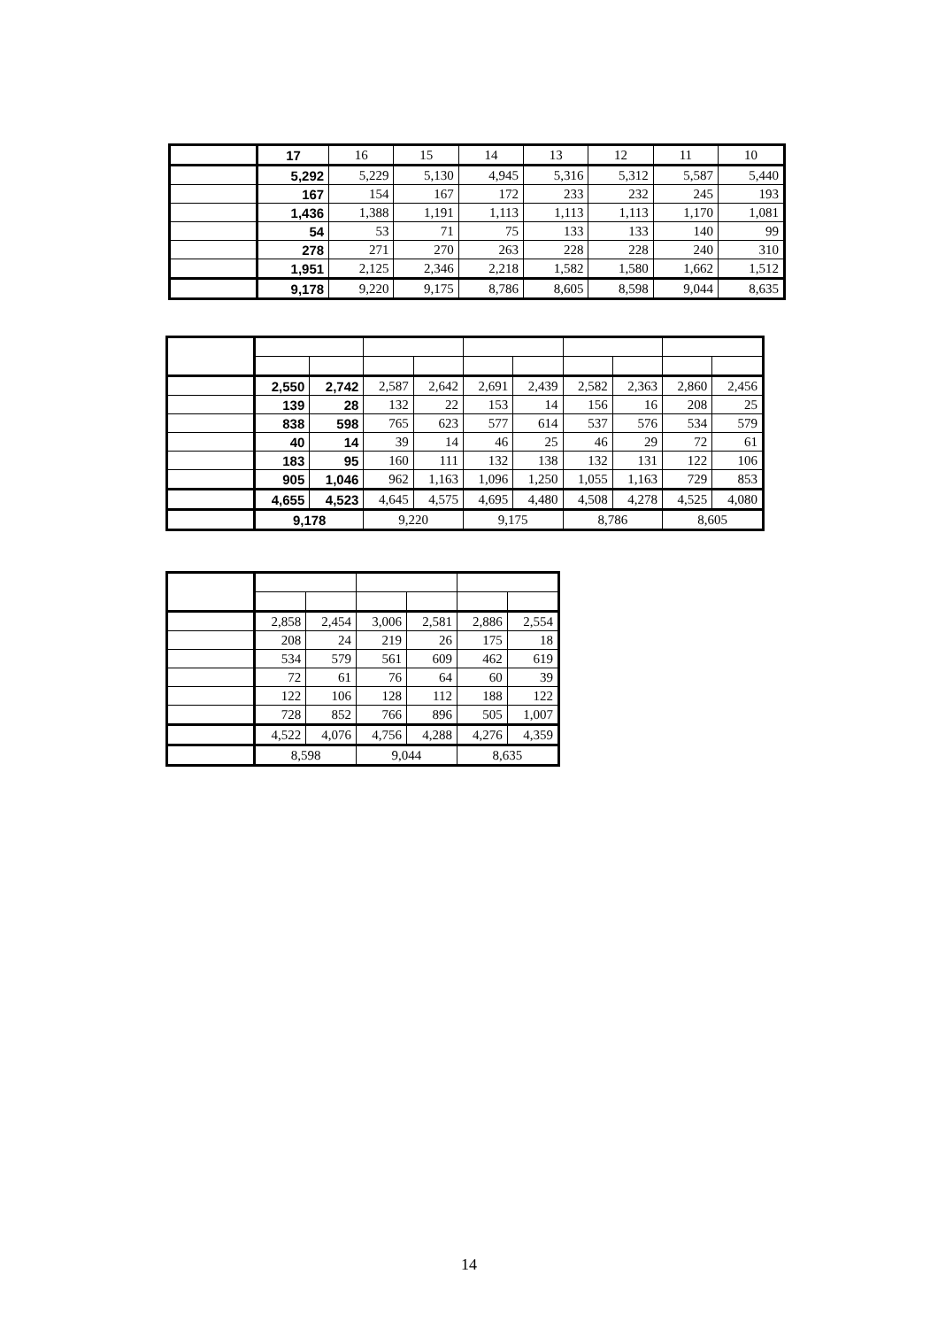| | 17 | 16 | 15 | 14 | 13 | 12 | 11 | 10 |
| --- | --- | --- | --- | --- | --- | --- | --- | --- |
| | 5,292 | 5,229 | 5,130 | 4,945 | 5,316 | 5,312 | 5,587 | 5,440 |
| | 167 | 154 | 167 | 172 | 233 | 232 | 245 | 193 |
| | 1,436 | 1,388 | 1,191 | 1,113 | 1,113 | 1,113 | 1,170 | 1,081 |
| | 54 | 53 | 71 | 75 | 133 | 133 | 140 | 99 |
| | 278 | 271 | 270 | 263 | 228 | 228 | 240 | 310 |
| | 1,951 | 2,125 | 2,346 | 2,218 | 1,582 | 1,580 | 1,662 | 1,512 |
| | 9,178 | 9,220 | 9,175 | 8,786 | 8,605 | 8,598 | 9,044 | 8,635 |
| | 2,550 | 2,742 | 2,587 | 2,642 | 2,691 | 2,439 | 2,582 | 2,363 | 2,860 | 2,456 |
| | 139 | 28 | 132 | 22 | 153 | 14 | 156 | 16 | 208 | 25 |
| | 838 | 598 | 765 | 623 | 577 | 614 | 537 | 576 | 534 | 579 |
| | 40 | 14 | 39 | 14 | 46 | 25 | 46 | 29 | 72 | 61 |
| | 183 | 95 | 160 | 111 | 132 | 138 | 132 | 131 | 122 | 106 |
| | 905 | 1,046 | 962 | 1,163 | 1,096 | 1,250 | 1,055 | 1,163 | 729 | 853 |
| | 4,655 | 4,523 | 4,645 | 4,575 | 4,695 | 4,480 | 4,508 | 4,278 | 4,525 | 4,080 |
| | 9,178 | | 9,220 | | 9,175 | | 8,786 | | 8,605 | |
| | 2,858 | 2,454 | 3,006 | 2,581 | 2,886 | 2,554 |
| | 208 | 24 | 219 | 26 | 175 | 18 |
| | 534 | 579 | 561 | 609 | 462 | 619 |
| | 72 | 61 | 76 | 64 | 60 | 39 |
| | 122 | 106 | 128 | 112 | 188 | 122 |
| | 728 | 852 | 766 | 896 | 505 | 1,007 |
| | 4,522 | 4,076 | 4,756 | 4,288 | 4,276 | 4,359 |
| | 8,598 | | 9,044 | | 8,635 | |
14